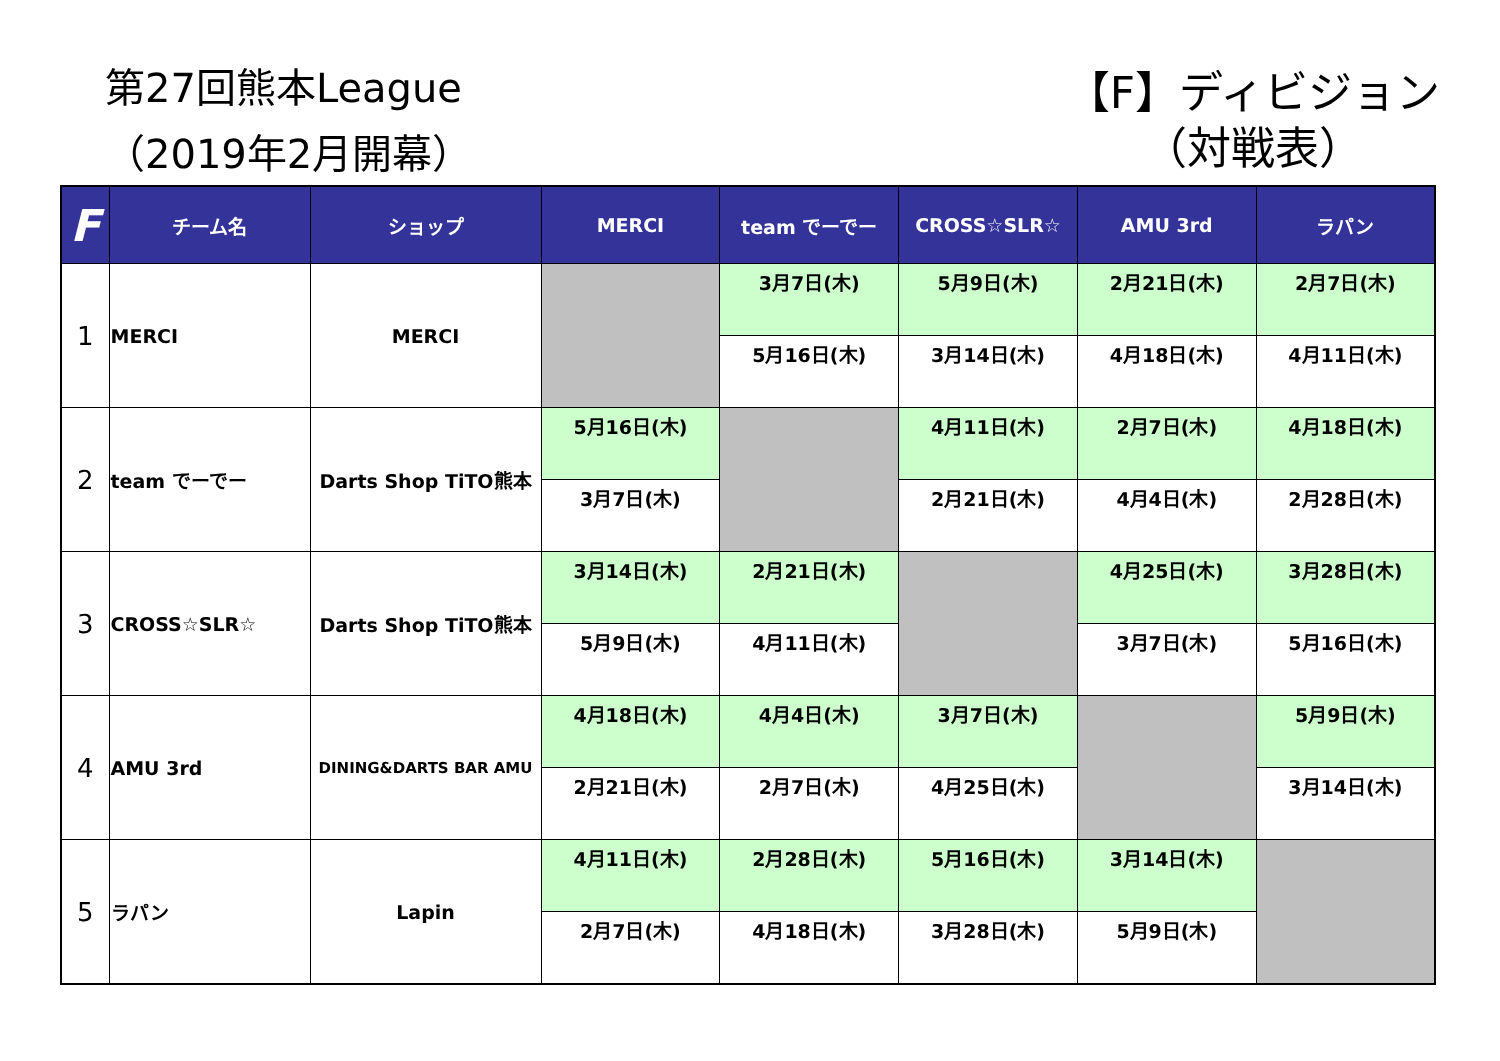第27回熊本League
（2019年2月開幕）
【F】ディビジョン
（対戦表）
| F | チーム名 | ショップ | MERCI | team でーでー | CROSS☆SLR☆ | AMU 3rd | ラパン |
| --- | --- | --- | --- | --- | --- | --- | --- |
| 1 | MERCI | MERCI | | 3月7日(木) | 5月9日(木) | 2月21日(木) | 2月7日(木) |
| | | | | 5月16日(木) | 3月14日(木) | 4月18日(木) | 4月11日(木) |
| 2 | team でーでー | Darts Shop TiTO熊本 | 5月16日(木) | | 4月11日(木) | 2月7日(木) | 4月18日(木) |
| | | | 3月7日(木) | | 2月21日(木) | 4月4日(木) | 2月28日(木) |
| 3 | CROSS☆SLR☆ | Darts Shop TiTO熊本 | 3月14日(木) | 2月21日(木) | | 4月25日(木) | 3月28日(木) |
| | | | 5月9日(木) | 4月11日(木) | | 3月7日(木) | 5月16日(木) |
| 4 | AMU 3rd | DINING&DARTS BAR AMU | 4月18日(木) | 4月4日(木) | 3月7日(木) | | 5月9日(木) |
| | | | 2月21日(木) | 2月7日(木) | 4月25日(木) | | 3月14日(木) |
| 5 | ラパン | Lapin | 4月11日(木) | 2月28日(木) | 5月16日(木) | 3月14日(木) | |
| | | | 2月7日(木) | 4月18日(木) | 3月28日(木) | 5月9日(木) | |